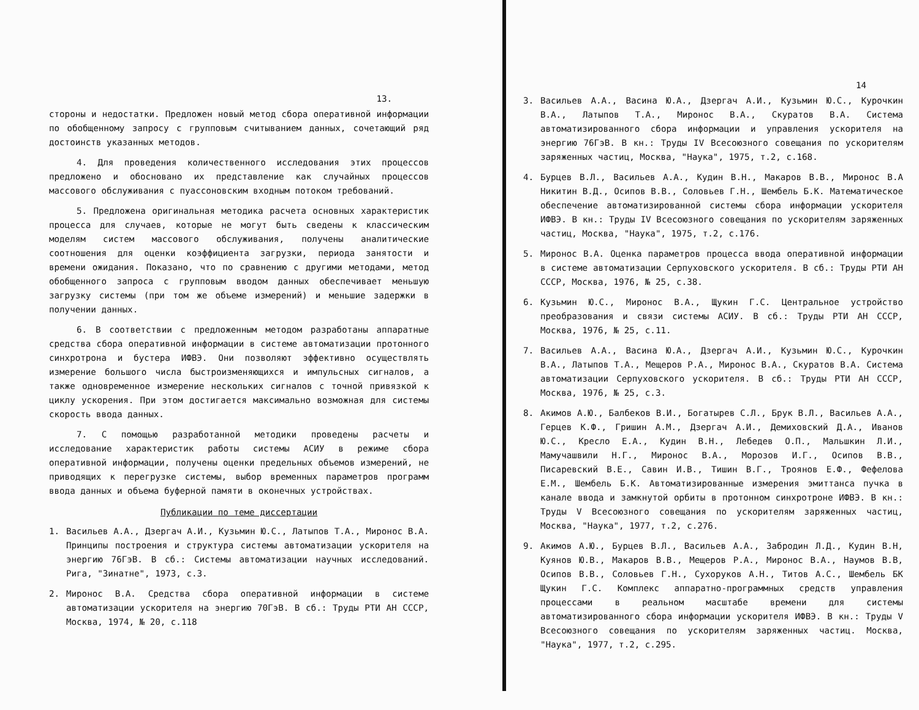13.
стороны и недостатки. Предложен новый метод сбора оперативной информации по обобщенному запросу с групповым считыванием данных, сочетающий ряд достоинств указанных методов.
4. Для проведения количественного исследования этих процессов предложено и обосновано их представление как случайных процессов массового обслуживания с пуассоновским входным потоком требований.
5. Предложена оригинальная методика расчета основных характеристик процесса для случаев, которые не могут быть сведены к классическим моделям систем массового обслуживания, получены аналитические соотношения для оценки коэффициента загрузки, периода занятости и времени ожидания. Показано, что по сравнению с другими методами, метод обобщенного запроса с групповым вводом данных обеспечивает меньшую загрузку системы (при том же объеме измерений) и меньшие задержки в получении данных.
6. В соответствии с предложенным методом разработаны аппаратные средства сбора оперативной информации в системе автоматизации протонного синхротрона и бустера ИФВЭ. Они позволяют эффективно осуществлять измерение большого числа быстроизменяющихся и импульсных сигналов, а также одновременное измерение нескольких сигналов с точной привязкой к циклу ускорения. При этом достигается максимально возможная для системы скорость ввода данных.
7. С помощью разработанной методики проведены расчеты и исследование характеристик работы системы АСИУ в режиме сбора оперативной информации, получены оценки предельных объемов измерений, не приводящих к перегрузке системы, выбор временных параметров программ ввода данных и объема буферной памяти в оконечных устройствах.
Публикации по теме диссертации
1. Васильев А.А., Дзергач А.И., Кузьмин Ю.С., Латыпов Т.А., Миронос В.А. Принципы построения и структура системы автоматизации ускорителя на энергию 76ГэВ. В сб.: Системы автоматизации научных исследований. Рига, "Зинатне", 1973, с.3.
2. Миронос В.А. Средства сбора оперативной информации в системе автоматизации ускорителя на энергию 70ГэВ. В сб.: Труды РТИ АН СССР, Москва, 1974, № 20, с.118
14
3. Васильев А.А., Васина Ю.А., Дзергач А.И., Кузьмин Ю.С., Курочкин В.А., Латыпов Т.А., Миронос В.А., Скуратов В.А. Система автоматизированного сбора информации и управления ускорителя на энергию 76ГэВ. В кн.: Труды IV Всесоюзного совещания по ускорителям заряженных частиц, Москва, "Наука", 1975, т.2, с.168.
4. Бурцев В.Л., Васильев А.А., Кудин В.Н., Макаров В.В., Миронос В.А Никитин В.Д., Осипов В.В., Соловьев Г.Н., Шембель Б.К. Математическое обеспечение автоматизированной системы сбора информации ускорителя ИФВЭ. В кн.: Труды IV Всесоюзного совещания по ускорителям заряженных частиц, Москва, "Наука", 1975, т.2, с.176.
5. Миронос В.А. Оценка параметров процесса ввода оперативной информации в системе автоматизации Серпуховского ускорителя. В сб.: Труды РТИ АН СССР, Москва, 1976, № 25, с.38.
6. Кузьмин Ю.С., Миронос В.А., Щукин Г.С. Центральное устройство преобразования и связи системы АСИУ. В сб.: Труды РТИ АН СССР, Москва, 1976, № 25, с.11.
7. Васильев А.А., Васина Ю.А., Дзергач А.И., Кузьмин Ю.С., Курочкин В.А., Латыпов Т.А., Мещеров Р.А., Миронос В.А., Скуратов В.А. Система автоматизации Серпуховского ускорителя. В сб.: Труды РТИ АН СССР, Москва, 1976, № 25, с.3.
8. Акимов А.Ю., Балбеков В.И., Богатырев С.Л., Брук В.Л., Васильев А.А., Герцев К.Ф., Гришин А.М., Дзергач А.И., Демиховский Д.А., Иванов Ю.С., Кресло Е.А., Кудин В.Н., Лебедев О.П., Мальшкин Л.И., Мамучашвили Н.Г., Миронос В.А., Морозов И.Г., Осипов В.В., Писаревский В.Е., Савин И.В., Тишин В.Г., Троянов Е.Ф., Фефелова Е.М., Шембель Б.К. Автоматизированные измерения эмиттанса пучка в канале ввода и замкнутой орбиты в протонном синхротроне ИФВЭ. В кн.: Труды V Всесоюзного совещания по ускорителям заряженных частиц, Москва, "Наука", 1977, т.2, с.276.
9. Акимов А.Ю., Бурцев В.Л., Васильев А.А., Забродин Л.Д., Кудин В.Н, Куянов Ю.В., Макаров В.В., Мещеров Р.А., Миронос В.А., Наумов В.В, Осипов В.В., Соловьев Г.Н., Сухоруков А.Н., Титов А.С., Шембель БК Щукин Г.С. Комплекс аппаратно-программных средств управления процессами в реальном масштабе времени для системы автоматизированного сбора информации ускорителя ИФВЭ. В кн.: Труды V Всесоюзного совещания по ускорителям заряженных частиц. Москва, "Наука", 1977, т.2, с.295.